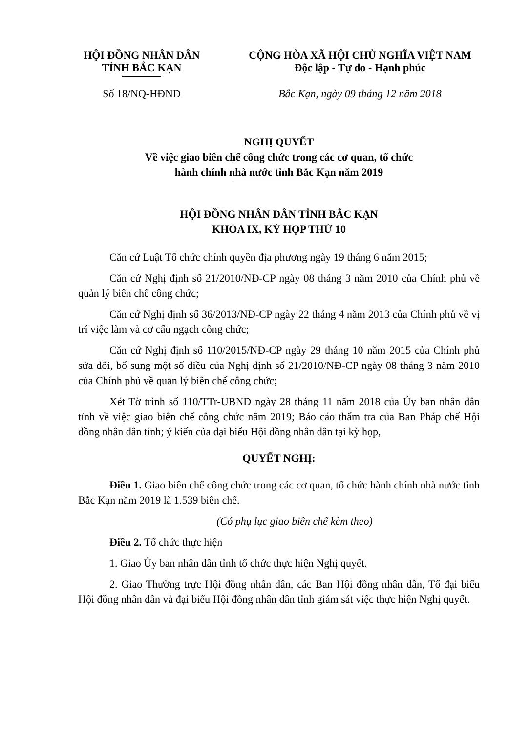HỘI ĐỒNG NHÂN DÂN
TỈNH BẮC KẠN
CỘNG HÒA XÃ HỘI CHỦ NGHĨA VIỆT NAM
Độc lập - Tự do - Hạnh phúc
Số 18/NQ-HĐND Bắc Kạn, ngày 09 tháng 12 năm 2018
NGHỊ QUYẾT
Về việc giao biên chế công chức trong các cơ quan, tổ chức
hành chính nhà nước tỉnh Bắc Kạn năm 2019
HỘI ĐỒNG NHÂN DÂN TỈNH BẮC KẠN
KHÓA IX, KỲ HỌP THỨ 10
Căn cứ Luật Tổ chức chính quyền địa phương ngày 19 tháng 6 năm 2015;
Căn cứ Nghị định số 21/2010/NĐ-CP ngày 08 tháng 3 năm 2010 của Chính phủ về quản lý biên chế công chức;
Căn cứ Nghị định số 36/2013/NĐ-CP ngày 22 tháng 4 năm 2013 của Chính phủ về vị trí việc làm và cơ cấu ngạch công chức;
Căn cứ Nghị định số 110/2015/NĐ-CP ngày 29 tháng 10 năm 2015 của Chính phủ sửa đổi, bổ sung một số điều của Nghị định số 21/2010/NĐ-CP ngày 08 tháng 3 năm 2010 của Chính phủ về quản lý biên chế công chức;
Xét Tờ trình số 110/TTr-UBND ngày 28 tháng 11 năm 2018 của Ủy ban nhân dân tỉnh về việc giao biên chế công chức năm 2019; Báo cáo thẩm tra của Ban Pháp chế Hội đồng nhân dân tỉnh; ý kiến của đại biểu Hội đồng nhân dân tại kỳ họp,
QUYẾT NGHỊ:
Điều 1. Giao biên chế công chức trong các cơ quan, tổ chức hành chính nhà nước tỉnh Bắc Kạn năm 2019 là 1.539 biên chế.
(Có phụ lục giao biên chế kèm theo)
Điều 2. Tổ chức thực hiện
1. Giao Ủy ban nhân dân tỉnh tổ chức thực hiện Nghị quyết.
2. Giao Thường trực Hội đồng nhân dân, các Ban Hội đồng nhân dân, Tổ đại biểu Hội đồng nhân dân và đại biểu Hội đồng nhân dân tỉnh giám sát việc thực hiện Nghị quyết.